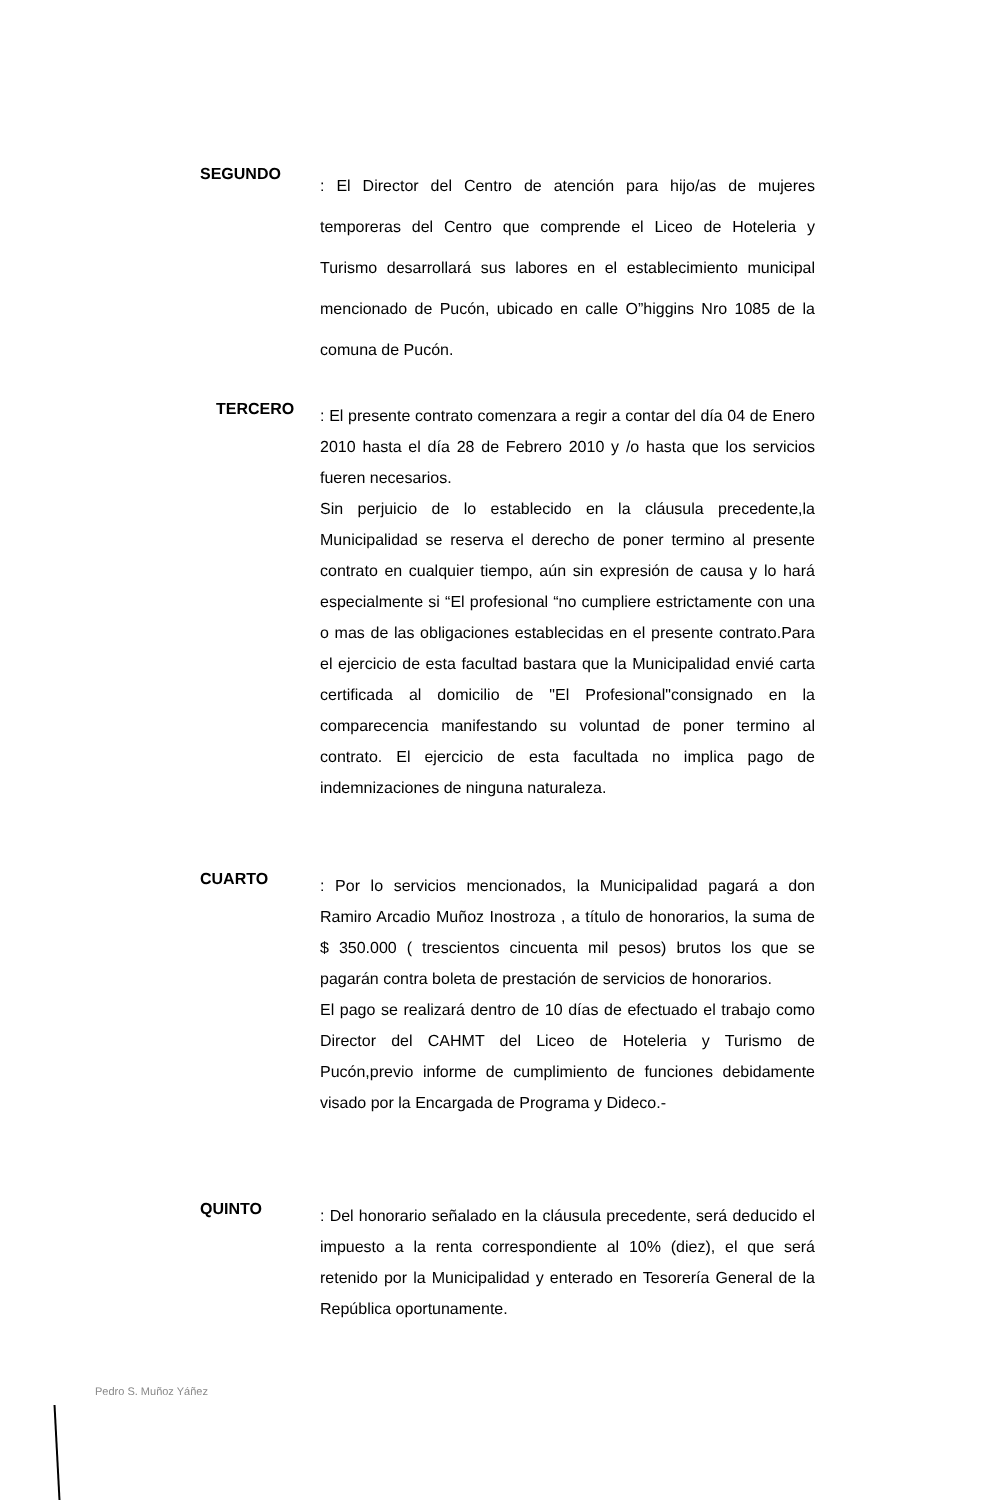SEGUNDO
: El Director del Centro de atención para hijo/as de mujeres temporeras del Centro que comprende el Liceo de Hoteleria y Turismo desarrollará sus labores en el establecimiento municipal mencionado de Pucón, ubicado en calle O”higgins Nro 1085 de la comuna de Pucón.
TERCERO
: El presente contrato comenzara a regir a contar del día 04 de Enero 2010 hasta el día 28 de Febrero 2010 y /o hasta que los servicios fueren necesarios.
Sin perjuicio de lo establecido en la cláusula precedente,la Municipalidad se reserva el derecho de poner termino al presente contrato en cualquier tiempo, aún sin expresión de causa y lo hará especialmente si “El profesional “no cumpliere estrictamente con una o mas de las obligaciones establecidas en el presente contrato.Para el ejercicio de esta facultad bastara que la Municipalidad envié carta certificada al domicilio de "El Profesional"consignado en la comparecencia manifestando su voluntad de poner termino al contrato. El ejercicio de esta facultada no implica pago de indemnizaciones de ninguna naturaleza.
CUARTO
: Por lo servicios mencionados, la Municipalidad pagará a don Ramiro Arcadio Muñoz Inostroza , a título de honorarios, la suma de $ 350.000 ( trescientos cincuenta mil pesos) brutos los que se pagarán contra boleta de prestación de servicios de honorarios.
El pago se realizará dentro de 10 días de efectuado el trabajo como Director del CAHMT del Liceo de Hoteleria y Turismo de Pucón,previo informe de cumplimiento de funciones debidamente visado por la Encargada de Programa y Dideco.-
QUINTO
: Del honorario señalado en la cláusula precedente, será deducido el impuesto a la renta correspondiente al 10% (diez), el que será retenido por la Municipalidad y enterado en Tesorería General de la República oportunamente.
Pedro S. Muñoz Yáñez